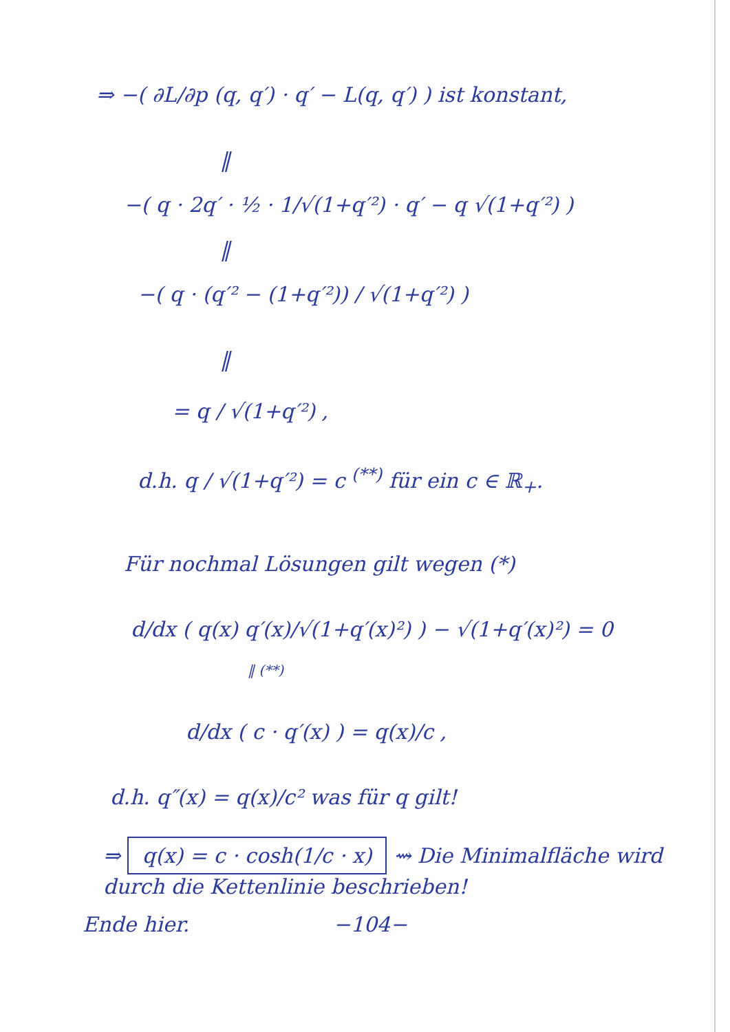⇒ −( ∂L/∂p (q, q′) · q′ − L(q, q′) ) ist konstant,
‖
−( q · 2q′ · ½ · 1/√(1+q′²) · q′ − q √(1+q′²) )
‖
−( q · (q′² − (1+q′²)) / √(1+q′²) )
‖
= q / √(1+q′²) ,
d.h. q / √(1+q′²) = c <sup>(**)</sup> für ein c ∈ ℝ<sub>+</sub>.
Für nochmal Lösungen gilt wegen (*)
d/dx ( q(x) q′(x)/√(1+q′(x)²) ) − √(1+q′(x)²) = 0
‖ (**)
d/dx ( c · q′(x) ) = q(x)/c ,
d.h. q″(x) = q(x)/c² was für q gilt!
⇒ q(x) = c · cosh(1/c · x) ⇝ Die Minimalfläche wird durch die Kettenlinie beschrieben!
Ende hier. −104−